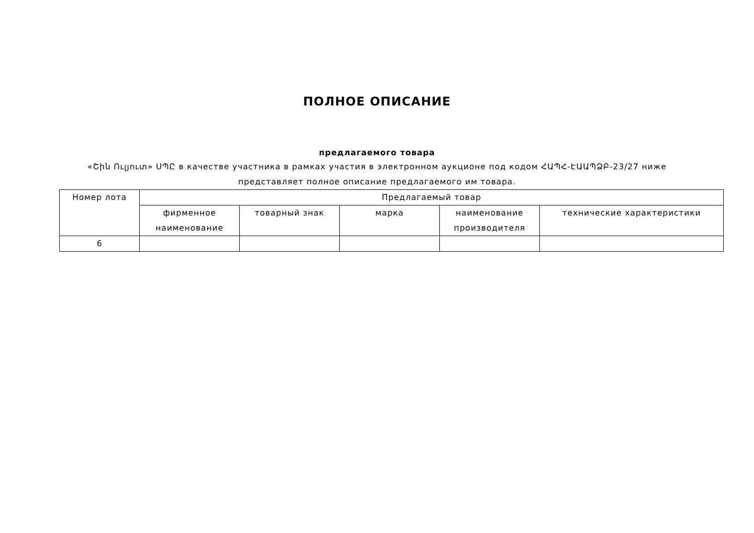ПОЛНОЕ ОПИСАНИЕ
предлагаемого товара
«Շին Ուլյուտ» ՍՊԸ в качестве участника в рамках участия в электронном аукционе под кодом ՀԱՊՀ-ԷԱԱՊՁԲ-23/27 ниже представляет полное описание предлагаемого им товара.
| Номер лота | Предлагаемый товар | | | | |
| --- | --- | --- | --- | --- | --- |
| | фирменное наименование | товарный знак | марка | наименование производителя | технические характеристики |
| 6 | | | | | |